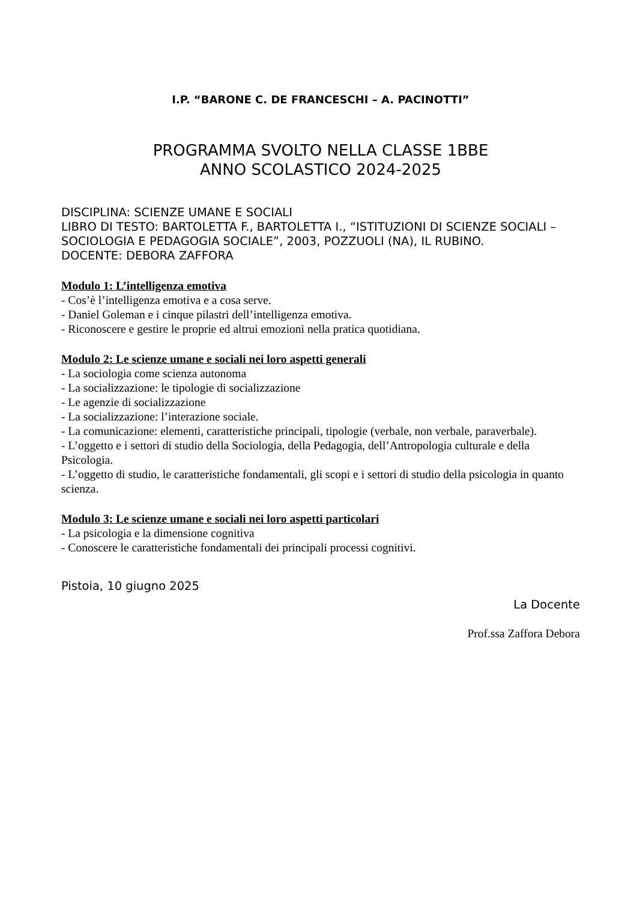I.P. “BARONE C. DE FRANCESCHI – A. PACINOTTI”
PROGRAMMA SVOLTO NELLA CLASSE 1BBE
ANNO SCOLASTICO 2024-2025
DISCIPLINA: SCIENZE UMANE E SOCIALI
LIBRO DI TESTO: BARTOLETTA F., BARTOLETTA I., “ISTITUZIONI DI SCIENZE SOCIALI – SOCIOLOGIA E PEDAGOGIA SOCIALE”, 2003, POZZUOLI (NA), IL RUBINO.
DOCENTE: DEBORA ZAFFORA
Modulo 1: L’intelligenza emotiva
- Cos’è l’intelligenza emotiva e a cosa serve.
- Daniel Goleman e i cinque pilastri dell’intelligenza emotiva.
- Riconoscere e gestire le proprie ed altrui emozioni nella pratica quotidiana.
Modulo 2: Le scienze umane e sociali nei loro aspetti generali
- La sociologia come scienza autonoma
- La socializzazione: le tipologie di socializzazione
- Le agenzie di socializzazione
- La socializzazione: l’interazione sociale.
- La comunicazione: elementi, caratteristiche principali, tipologie (verbale, non verbale, paraverbale).
- L’oggetto e i settori di studio della Sociologia, della Pedagogia, dell’Antropologia culturale e della Psicologia.
- L’oggetto di studio, le caratteristiche fondamentali, gli scopi e i settori di studio della psicologia in quanto scienza.
Modulo 3: Le scienze umane e sociali nei loro aspetti particolari
- La psicologia e la dimensione cognitiva
- Conoscere le caratteristiche fondamentali dei principali processi cognitivi.
Pistoia, 10 giugno 2025
La Docente
Prof.ssa Zaffora Debora